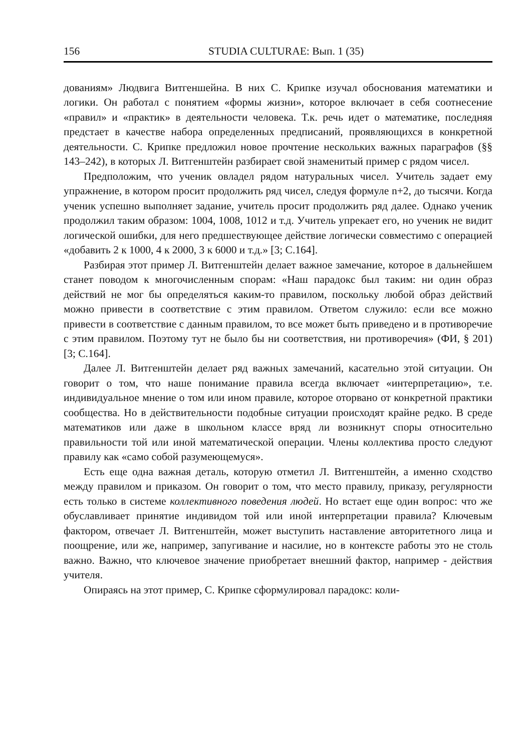156 STUDIA CULTURAE: Вып. 1 (35)
дованиям» Людвига Витгеншейна. В них С. Крипке изучал обоснования математики и логики. Он работал с понятием «формы жизни», которое включает в себя соотнесение «правил» и «практик» в деятельности человека. Т.к. речь идет о математике, последняя предстает в качестве набора определенных предписаний, проявляющихся в конкретной деятельности. С. Крипке предложил новое прочтение нескольких важных параграфов (§§ 143–242), в которых Л. Витгенштейн разбирает свой знаменитый пример с рядом чисел.
Предположим, что ученик овладел рядом натуральных чисел. Учитель задает ему упражнение, в котором просит продолжить ряд чисел, следуя формуле n+2, до тысячи. Когда ученик успешно выполняет задание, учитель просит продолжить ряд далее. Однако ученик продолжил таким образом: 1004, 1008, 1012 и т.д. Учитель упрекает его, но ученик не видит логической ошибки, для него предшествующее действие логически совместимо с операцией «добавить 2 к 1000, 4 к 2000, 3 к 6000 и т.д.» [3; С.164].
Разбирая этот пример Л. Витгенштейн делает важное замечание, которое в дальнейшем станет поводом к многочисленным спорам: «Наш парадокс был таким: ни один образ действий не мог бы определяться каким-то правилом, поскольку любой образ действий можно привести в соответствие с этим правилом. Ответом служило: если все можно привести в соответствие с данным правилом, то все может быть приведено и в противоречие с этим правилом. Поэтому тут не было бы ни соответствия, ни противоречия» (ФИ, § 201) [3; С.164].
Далее Л. Витгенштейн делает ряд важных замечаний, касательно этой ситуации. Он говорит о том, что наше понимание правила всегда включает «интерпретацию», т.е. индивидуальное мнение о том или ином правиле, которое оторвано от конкретной практики сообщества. Но в действительности подобные ситуации происходят крайне редко. В среде математиков или даже в школьном классе вряд ли возникнут споры относительно правильности той или иной математической операции. Члены коллектива просто следуют правилу как «само собой разумеющемуся».
Есть еще одна важная деталь, которую отметил Л. Витгенштейн, а именно сходство между правилом и приказом. Он говорит о том, что место правилу, приказу, регулярности есть только в системе коллективного поведения людей. Но встает еще один вопрос: что же обуславливает принятие индивидом той или иной интерпретации правила? Ключевым фактором, отвечает Л. Витгенштейн, может выступить наставление авторитетного лица и поощрение, или же, например, запугивание и насилие, но в контексте работы это не столь важно. Важно, что ключевое значение приобретает внешний фактор, например - действия учителя.
Опираясь на этот пример, С. Крипке сформулировал парадокс: коли-